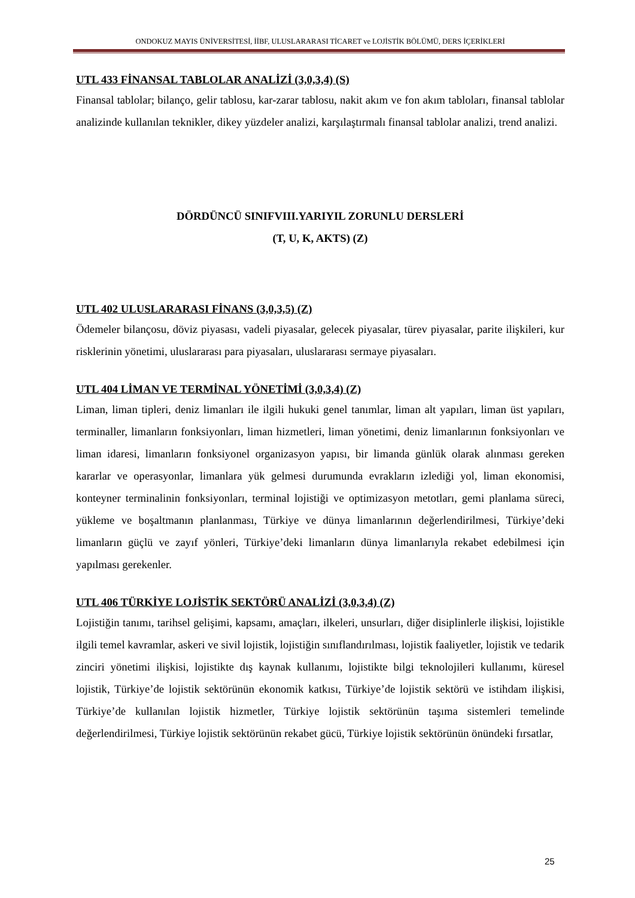ONDOKUZ MAYIS ÜNİVERSİTESİ, İİBF, ULUSLARARASI TİCARET ve LOJİSTİK BÖLÜMÜ, DERS İÇERİKLERİ
UTL 433 FİNANSAL TABLOLAR ANALİZİ (3,0,3,4) (S)
Finansal tablolar; bilanço, gelir tablosu, kar-zarar tablosu, nakit akım ve fon akım tabloları, finansal tablolar analizinde kullanılan teknikler, dikey yüzdeler analizi, karşılaştırmalı finansal tablolar analizi, trend analizi.
DÖRDÜNCÜ SINIFVIII.YARIYIL ZORUNLU DERSLERİ
(T, U, K, AKTS) (Z)
UTL 402 ULUSLARARASI FİNANS (3,0,3,5) (Z)
Ödemeler bilançosu, döviz piyasası, vadeli piyasalar, gelecek piyasalar, türev piyasalar, parite ilişkileri, kur risklerinin yönetimi, uluslararası para piyasaları, uluslararası sermaye piyasaları.
UTL 404 LİMAN VE TERMİNAL YÖNETİMİ (3,0,3,4) (Z)
Liman, liman tipleri, deniz limanları ile ilgili hukuki genel tanımlar, liman alt yapıları, liman üst yapıları, terminaller, limanların fonksiyonları, liman hizmetleri, liman yönetimi, deniz limanlarının fonksiyonları ve liman idaresi, limanların fonksiyonel organizasyon yapısı, bir limanda günlük olarak alınması gereken kararlar ve operasyonlar, limanlara yük gelmesi durumunda evrakların izlediği yol, liman ekonomisi, konteyner terminalinin fonksiyonları, terminal lojistiği ve optimizasyon metotları, gemi planlama süreci, yükleme ve boşaltmanın planlanması, Türkiye ve dünya limanlarının değerlendirilmesi, Türkiye’deki limanların güçlü ve zayıf yönleri, Türkiye’deki limanların dünya limanlarıyla rekabet edebilmesi için yapılması gerekenler.
UTL 406 TÜRKİYE LOJİSTİK SEKTÖRÜ ANALİZİ (3,0,3,4) (Z)
Lojistiğin tanımı, tarihsel gelişimi, kapsamı, amaçları, ilkeleri, unsurları, diğer disiplinlerle ilişkisi, lojistikle ilgili temel kavramlar, askeri ve sivil lojistik, lojistiğin sınıflandırılması, lojistik faaliyetler, lojistik ve tedarik zinciri yönetimi ilişkisi, lojistikte dış kaynak kullanımı, lojistikte bilgi teknolojileri kullanımı, küresel lojistik, Türkiye’de lojistik sektörünün ekonomik katkısı, Türkiye’de lojistik sektörü ve istihdam ilişkisi, Türkiye’de kullanılan lojistik hizmetler, Türkiye lojistik sektörünün taşıma sistemleri temelinde değerlendirilmesi, Türkiye lojistik sektörünün rekabet gücü, Türkiye lojistik sektörünün önündeki fırsatlar,
25